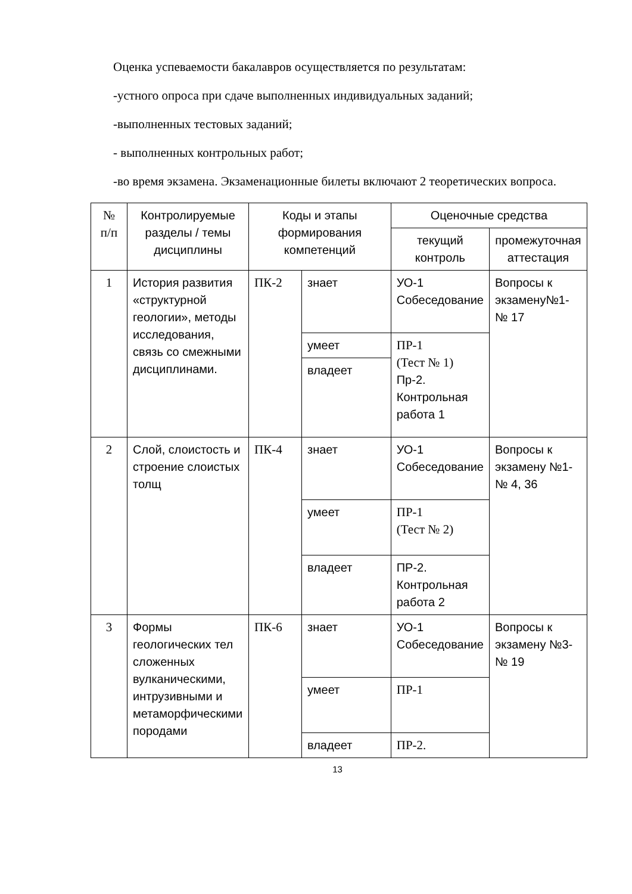Оценка успеваемости бакалавров осуществляется по результатам:
-устного опроса при сдаче выполненных индивидуальных заданий;
-выполненных тестовых заданий;
- выполненных контрольных работ;
-во время экзамена. Экзаменационные билеты включают 2 теоретических вопроса.
| № п/п | Контролируемые разделы / темы дисциплины | Коды и этапы формирования компетенций | | Оценочные средства | |
| --- | --- | --- | --- | --- | --- |
| | | | | текущий контроль | промежуточная аттестация |
| 1 | История развития «структурной геологии», методы исследования, связь со смежными дисциплинами. | ПК-2 | знает | УО-1 Собеседование | Вопросы к экзамену№1-№ 17 |
| | | | умеет | ПР-1 (Тест № 1) Пр-2. Контрольная работа 1 | |
| | | | владеет | | |
| 2 | Слой, слоистость и строение слоистых толщ | ПК-4 | знает | УО-1 Собеседование | Вопросы к экзамену №1-№ 4, 36 |
| | | | умеет | ПР-1 (Тест № 2) | |
| | | | владеет | ПР-2. Контрольная работа 2 | |
| 3 | Формы геологических тел сложенных вулканическими, интрузивными и метаморфическими породами | ПК-6 | знает | УО-1 Собеседование | Вопросы к экзамену №3-№ 19 |
| | | | умеет | ПР-1 | |
| | | | владеет | ПР-2. | |
13